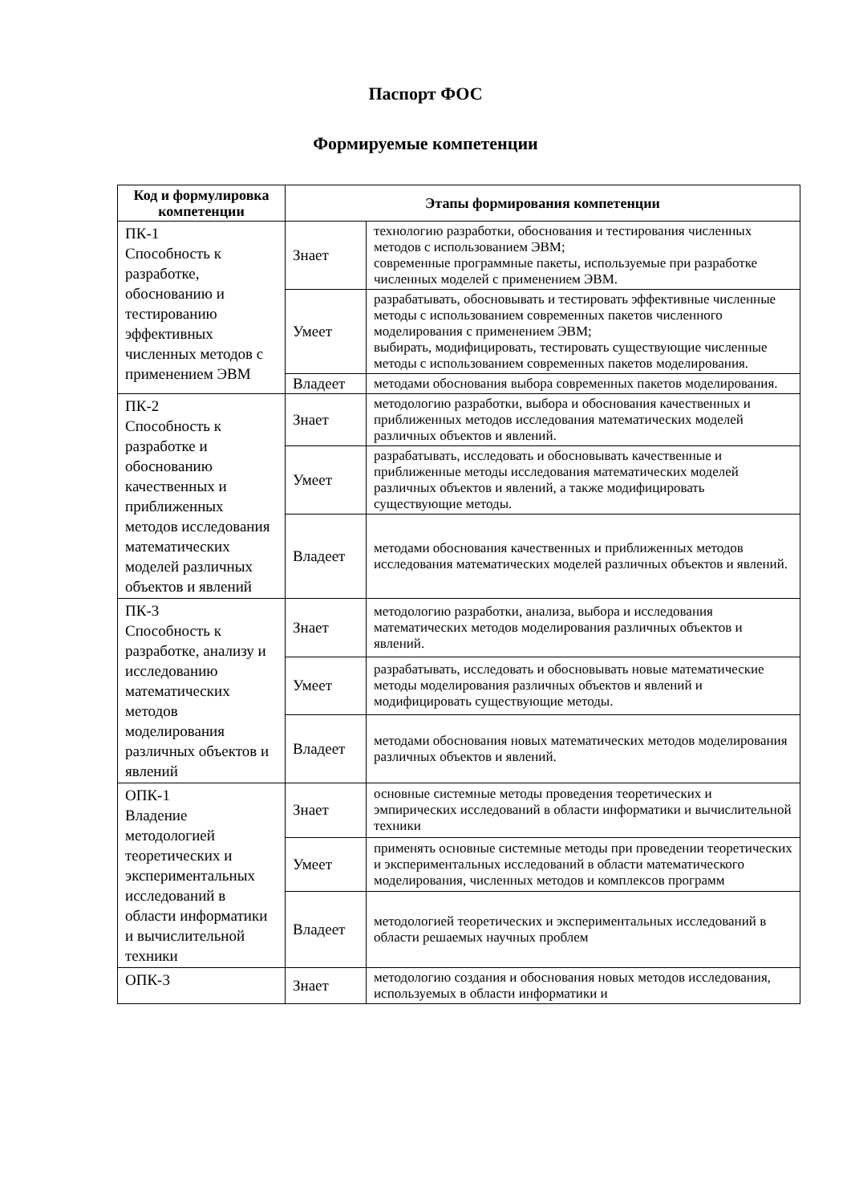Паспорт ФОС
Формируемые компетенции
| Код и формулировка компетенции | Этапы формирования компетенции | |
| --- | --- | --- |
| ПК-1 Способность к разработке, обоснованию и тестированию эффективных численных методов с применением ЭВМ | Знает | технологию разработки, обоснования и тестирования численных методов с использованием ЭВМ; современные программные пакеты, используемые при разработке численных моделей с применением ЭВМ. |
| | Умеет | разрабатывать, обосновывать и тестировать эффективные численные методы с использованием современных пакетов численного моделирования с применением ЭВМ; выбирать, модифицировать, тестировать существующие численные методы с использованием современных пакетов моделирования. |
| | Владеет | методами обоснования выбора современных пакетов моделирования. |
| ПК-2 Способность к разработке и обоснованию качественных и приближенных методов исследования математических моделей различных объектов и явлений | Знает | методологию разработки, выбора и обоснования качественных и приближенных методов исследования математических моделей различных объектов и явлений. |
| | Умеет | разрабатывать, исследовать и обосновывать качественные и приближенные методы исследования математических моделей различных объектов и явлений, а также модифицировать существующие методы. |
| | Владеет | методами обоснования качественных и приближенных методов исследования математических моделей различных объектов и явлений. |
| ПК-3 Способность к разработке, анализу и исследованию математических методов моделирования различных объектов и явлений | Знает | методологию разработки, анализа, выбора и исследования математических методов моделирования различных объектов и явлений. |
| | Умеет | разрабатывать, исследовать и обосновывать новые математические методы моделирования различных объектов и явлений и модифицировать существующие методы. |
| | Владеет | методами обоснования новых математических методов моделирования различных объектов и явлений. |
| ОПК-1 Владение методологией теоретических и экспериментальных исследований в области информатики и вычислительной техники | Знает | основные системные методы проведения теоретических и эмпирических исследований в области информатики и вычислительной техники |
| | Умеет | применять основные системные методы при проведении теоретических и экспериментальных исследований в области математического моделирования, численных методов и комплексов программ |
| | Владеет | методологией теоретических и экспериментальных исследований в области решаемых научных проблем |
| ОПК-3 | Знает | методологию создания и обоснования новых методов исследования, используемых в области информатики и |